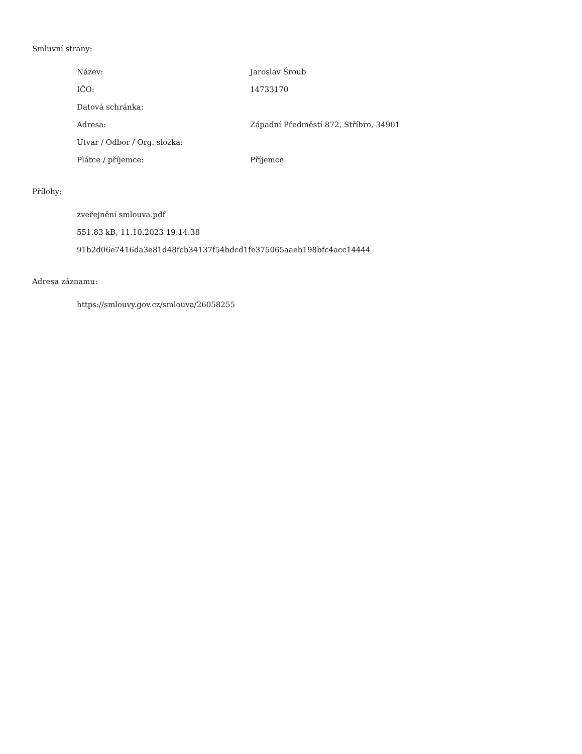Smluvní strany:
Název: Jaroslav Šroub
IČO: 14733170
Datová schránka:
Adresa: Západní Předměstí 872, Stříbro, 34901
Útvar / Odbor / Org. složka:
Plátce / příjemce: Příjemce
Přílohy:
zveřejnění smlouva.pdf
551.83 kB, 11.10.2023 19:14:38
91b2d06e7416da3e81d48fcb34137f54bdcd1fe375065aaeb198bfc4acc14444
Adresa záznamu:
https://smlouvy.gov.cz/smlouva/26058255